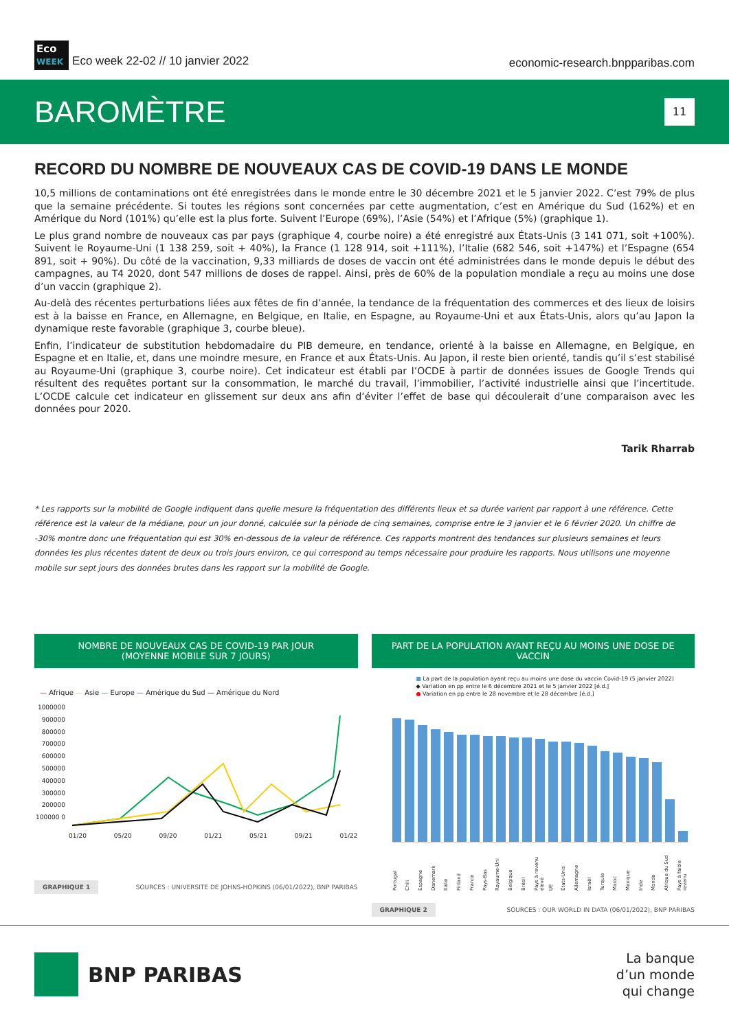Eco
WEEK Eco week 22-02 // 10 janvier 2022
economic-research.bnpparibas.com
BAROMÈTRE
11
RECORD DU NOMBRE DE NOUVEAUX CAS DE COVID-19 DANS LE MONDE
10,5 millions de contaminations ont été enregistrées dans le monde entre le 30 décembre 2021 et le 5 janvier 2022. C’est 79% de plus que la semaine précédente. Si toutes les régions sont concernées par cette augmentation, c’est en Amérique du Sud (162%) et en Amérique du Nord (101%) qu’elle est la plus forte. Suivent l’Europe (69%), l’Asie (54%) et l’Afrique (5%) (graphique 1).
Le plus grand nombre de nouveaux cas par pays (graphique 4, courbe noire) a été enregistré aux États-Unis (3 141 071, soit +100%). Suivent le Royaume-Uni (1 138 259, soit + 40%), la France (1 128 914, soit +111%), l’Italie (682 546, soit +147%) et l’Espagne (654 891, soit + 90%). Du côté de la vaccination, 9,33 milliards de doses de vaccin ont été administrées dans le monde depuis le début des campagnes, au T4 2020, dont 547 millions de doses de rappel. Ainsi, près de 60% de la population mondiale a reçu au moins une dose d’un vaccin (graphique 2).
Au-delà des récentes perturbations liées aux fêtes de fin d’année, la tendance de la fréquentation des commerces et des lieux de loisirs est à la baisse en France, en Allemagne, en Belgique, en Italie, en Espagne, au Royaume-Uni et aux États-Unis, alors qu’au Japon la dynamique reste favorable (graphique 3, courbe bleue).
Enfin, l’indicateur de substitution hebdomadaire du PIB demeure, en tendance, orienté à la baisse en Allemagne, en Belgique, en Espagne et en Italie, et, dans une moindre mesure, en France et aux États-Unis. Au Japon, il reste bien orienté, tandis qu’il s’est stabilisé au Royaume-Uni (graphique 3, courbe noire). Cet indicateur est établi par l’OCDE à partir de données issues de Google Trends qui résultent des requêtes portant sur la consommation, le marché du travail, l’immobilier, l’activité industrielle ainsi que l’incertitude. L’OCDE calcule cet indicateur en glissement sur deux ans afin d’éviter l’effet de base qui découlerait d’une comparaison avec les données pour 2020.
Tarik Rharrab
* Les rapports sur la mobilité de Google indiquent dans quelle mesure la fréquentation des différents lieux et sa durée varient par rapport à une référence. Cette référence est la valeur de la médiane, pour un jour donné, calculée sur la période de cinq semaines, comprise entre le 3 janvier et le 6 février 2020. Un chiffre de -30% montre donc une fréquentation qui est 30% en-dessous de la valeur de référence. Ces rapports montrent des tendances sur plusieurs semaines et leurs données les plus récentes datent de deux ou trois jours environ, ce qui correspond au temps nécessaire pour produire les rapports. Nous utilisons une moyenne mobile sur sept jours des données brutes dans les rapport sur la mobilité de Google.
NOMBRE DE NOUVEAUX CAS DE COVID-19 PAR JOUR
(MOYENNE MOBILE SUR 7 JOURS)
— Afrique — Asie — Europe — Amérique du Sud — Amérique du Nord
1000000 900000 800000 700000 600000 500000 400000 300000 200000 100000 0
01/20 05/20 09/20 01/21 05/21 09/21 01/22
GRAPHIQUE 1 SOURCES : UNIVERSITE DE JOHNS-HOPKINS (06/01/2022), BNP PARIBAS
PART DE LA POPULATION AYANT REÇU AU MOINS UNE DOSE DE VACCIN
■ La part de la population ayant reçu au moins une dose du vaccin Covid-19 (5 janvier 2022)
◆ Variation en pp entre le 6 décembre 2021 et le 5 janvier 2022 [é.d.]
● Variation en pp entre le 28 novembre et le 28 décembre [é.d.]
Portugal Chili Espagne Danemark Italie Finland France Pays-Bas Royaume-Uni Belgique Brésil Pays à revenu élevé UE États-Unis Allemagne Israël Turquie Maroc Mexique Inde Monde Afrique du Sud Pays à faible revenu
GRAPHIQUE 2 SOURCES : OUR WORLD IN DATA (06/01/2022), BNP PARIBAS
BNP PARIBAS
La banque
d’un monde
qui change